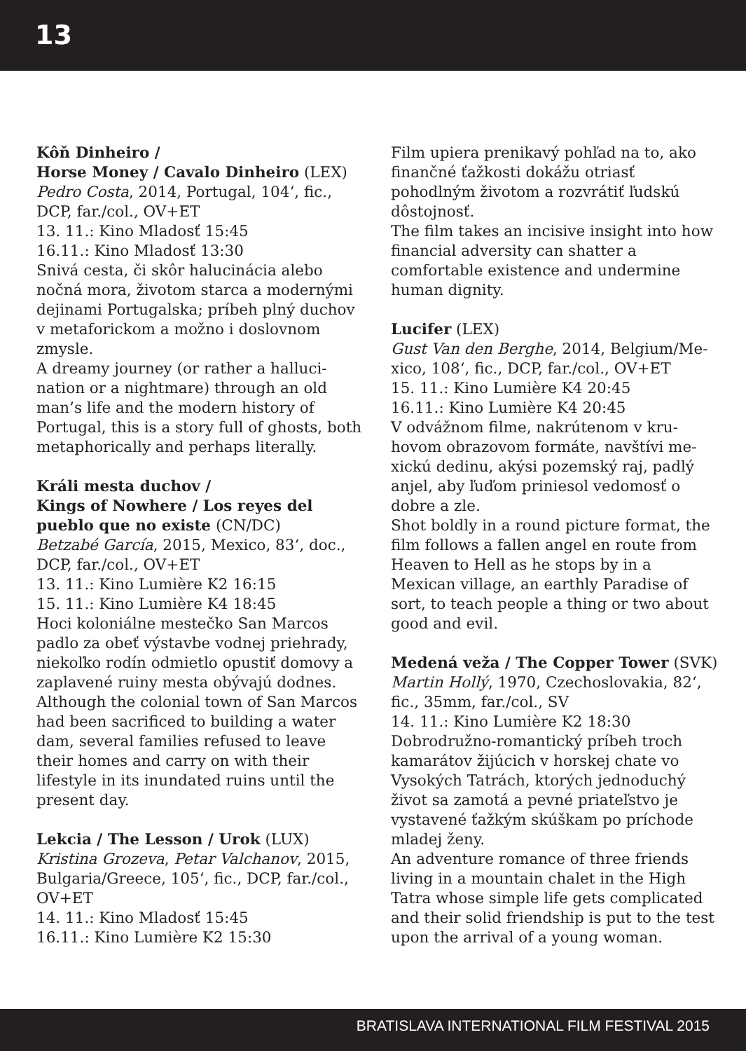13
Kôň Dinheiro /
Horse Money / Cavalo Dinheiro (LEX)
Pedro Costa, 2014, Portugal, 104‘, fic., DCP, far./col., OV+ET
13. 11.: Kino Mladosť 15:45
16.11.: Kino Mladosť 13:30
Snivá cesta, či skôr halucinácia alebo nočná mora, životom starca a moder­nými dejinami Portugalska; príbeh plný duchov v metaforickom a možno i doslovnom zmysle.
A dreamy journey (or rather a halluci­nation or a nightmare) through an old man’s life and the modern history of Portugal, this is a story full of ghosts, both metaphorically and perhaps literally.
Králi mesta duchov /
Kings of Nowhere / Los reyes del pueblo que no existe (CN/DC)
Betzabé García, 2015, Mexico, 83‘, doc., DCP, far./col., OV+ET
13. 11.: Kino Lumière K2 16:15
15. 11.: Kino Lumière K4 18:45
Hoci koloniálne mestečko San Marcos padlo za obeť výstavbe vodnej priehrady, niekoľko rodín odmietlo opustiť domovy a zaplavené ruiny mesta obývajú dodnes.
Although the colonial town of San Marcos had been sacrificed to building a water dam, several families refused to leave their homes and carry on with their lifestyle in its inundated ruins until the present day.
Lekcia / The Lesson / Urok (LUX)
Kristina Grozeva, Petar Valchanov, 2015, Bulgaria/Greece, 105‘, fic., DCP, far./col., OV+ET
14. 11.: Kino Mladosť 15:45
16.11.: Kino Lumière K2 15:30
Film upiera prenikavý pohľad na to, ako finančné ťažkosti dokážu otriasť pohodlným životom a rozvrátiť ľudskú dôstojnosť.
The film takes an incisive insight into how financial adversity can shatter a comfortable existence and undermine human dignity.
Lucifer (LEX)
Gust Van den Berghe, 2014, Belgium/Me­xico, 108‘, fic., DCP, far./col., OV+ET
15. 11.: Kino Lumière K4 20:45
16.11.: Kino Lumière K4 20:45
V odvážnom filme, nakrútenom v kru­hovom obrazovom formáte, navštívi me­xickú dedinu, akýsi pozemský raj, padlý anjel, aby ľuďom priniesol vedomosť o dobre a zle.
Shot boldly in a round picture format, the film follows a fallen angel en route from Heaven to Hell as he stops by in a Mexican village, an earthly Paradise of sort, to teach people a thing or two about good and evil.
Medená veža / The Copper Tower (SVK)
Martin Hollý, 1970, Czechoslovakia, 82‘, fic., 35mm, far./col., SV
14. 11.: Kino Lumière K2 18:30
Dobrodružno-romantický príbeh troch kamarátov žijúcich v horskej chate vo Vysokých Tatrách, ktorých jednoduchý život sa zamotá a pevné priateľstvo je vystavené ťažkým skúškam po príchode mladej ženy.
An adventure romance of three friends living in a mountain chalet in the High Tatra whose simple life gets complicated and their solid friendship is put to the test upon the arrival of a young woman.
BRATISLAVA INTERNATIONAL FILM FESTIVAL 2015